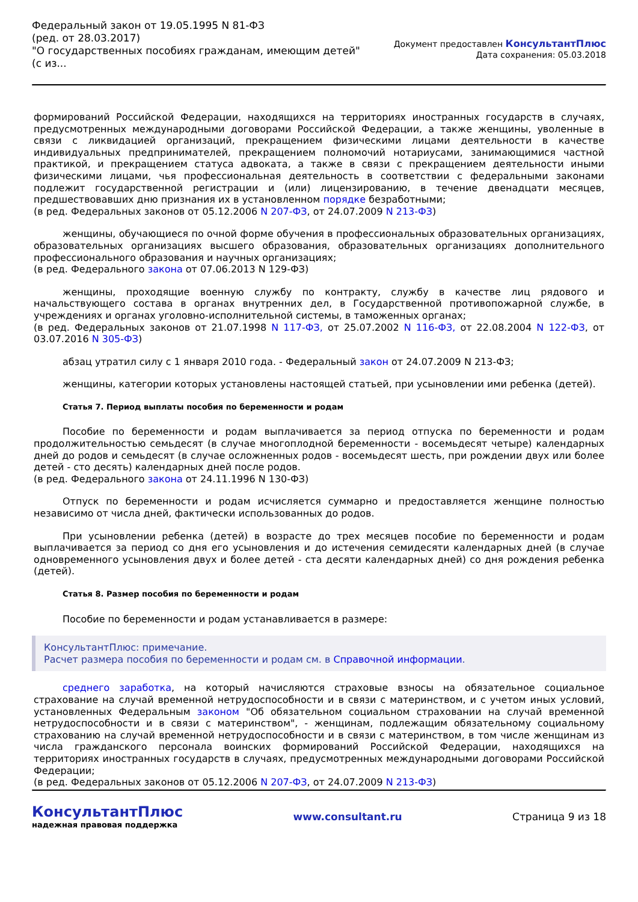Федеральный закон от 19.05.1995 N 81-ФЗ
(ред. от 28.03.2017)
"О государственных пособиях гражданам, имеющим детей"
(с из...
Документ предоставлен КонсультантПлюс
Дата сохранения: 05.03.2018
формирований Российской Федерации, находящихся на территориях иностранных государств в случаях, предусмотренных международными договорами Российской Федерации, а также женщины, уволенные в связи с ликвидацией организаций, прекращением физическими лицами деятельности в качестве индивидуальных предпринимателей, прекращением полномочий нотариусами, занимающимися частной практикой, и прекращением статуса адвоката, а также в связи с прекращением деятельности иными физическими лицами, чья профессиональная деятельность в соответствии с федеральными законами подлежит государственной регистрации и (или) лицензированию, в течение двенадцати месяцев, предшествовавших дню признания их в установленном порядке безработными;
(в ред. Федеральных законов от 05.12.2006 N 207-ФЗ, от 24.07.2009 N 213-ФЗ)
женщины, обучающиеся по очной форме обучения в профессиональных образовательных организациях, образовательных организациях высшего образования, образовательных организациях дополнительного профессионального образования и научных организациях;
(в ред. Федерального закона от 07.06.2013 N 129-ФЗ)
женщины, проходящие военную службу по контракту, службу в качестве лиц рядового и начальствующего состава в органах внутренних дел, в Государственной противопожарной службе, в учреждениях и органах уголовно-исполнительной системы, в таможенных органах;
(в ред. Федеральных законов от 21.07.1998 N 117-ФЗ, от 25.07.2002 N 116-ФЗ, от 22.08.2004 N 122-ФЗ, от 03.07.2016 N 305-ФЗ)
абзац утратил силу с 1 января 2010 года. - Федеральный закон от 24.07.2009 N 213-ФЗ;
женщины, категории которых установлены настоящей статьей, при усыновлении ими ребенка (детей).
Статья 7. Период выплаты пособия по беременности и родам
Пособие по беременности и родам выплачивается за период отпуска по беременности и родам продолжительностью семьдесят (в случае многоплодной беременности - восемьдесят четыре) календарных дней до родов и семьдесят (в случае осложненных родов - восемьдесят шесть, при рождении двух или более детей - сто десять) календарных дней после родов.
(в ред. Федерального закона от 24.11.1996 N 130-ФЗ)
Отпуск по беременности и родам исчисляется суммарно и предоставляется женщине полностью независимо от числа дней, фактически использованных до родов.
При усыновлении ребенка (детей) в возрасте до трех месяцев пособие по беременности и родам выплачивается за период со дня его усыновления и до истечения семидесяти календарных дней (в случае одновременного усыновления двух и более детей - ста десяти календарных дней) со дня рождения ребенка (детей).
Статья 8. Размер пособия по беременности и родам
Пособие по беременности и родам устанавливается в размере:
КонсультантПлюс: примечание.
Расчет размера пособия по беременности и родам см. в Справочной информации.
среднего заработка, на который начисляются страховые взносы на обязательное социальное страхование на случай временной нетрудоспособности и в связи с материнством, и с учетом иных условий, установленных Федеральным законом "Об обязательном социальном страховании на случай временной нетрудоспособности и в связи с материнством", - женщинам, подлежащим обязательному социальному страхованию на случай временной нетрудоспособности и в связи с материнством, в том числе женщинам из числа гражданского персонала воинских формирований Российской Федерации, находящихся на территориях иностранных государств в случаях, предусмотренных международными договорами Российской Федерации;
(в ред. Федеральных законов от 05.12.2006 N 207-ФЗ, от 24.07.2009 N 213-ФЗ)
КонсультантПлюс
надежная правовая поддержка
www.consultant.ru Страница 9 из 18